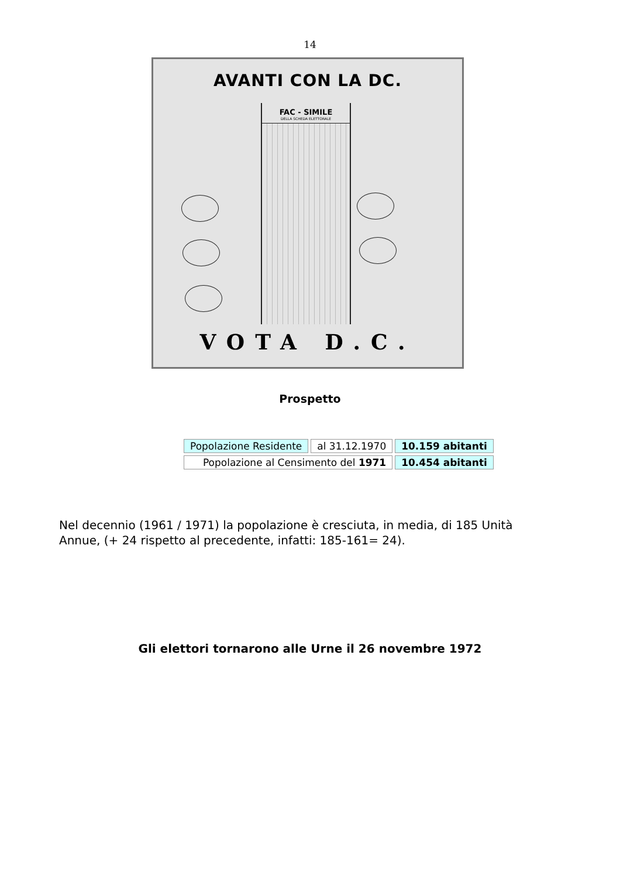14
AVANTI CON LA DC.
FAC - SIMILE
DELLA SCHEDA ELETTORALE
VOTA D.C.
Prospetto
| Popolazione Residente | al 31.12.1970 | 10.159 abitanti |
| Popolazione al Censimento del 1971 | | 10.454 abitanti |
Nel decennio (1961 / 1971) la popolazione è cresciuta, in media, di 185 Unità Annue, (+ 24 rispetto al precedente, infatti: 185-161= 24).
Gli elettori tornarono alle Urne il 26 novembre 1972